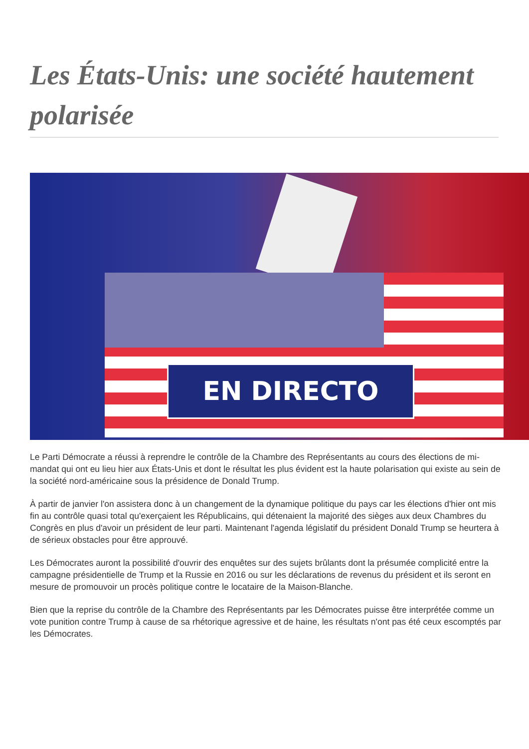Les États-Unis: une société hautement polarisée
EN DIRECTO
Le Parti Démocrate a réussi à reprendre le contrôle de la Chambre des Représentants au cours des élections de mi-mandat qui ont eu lieu hier aux États-Unis et dont le résultat les plus évident est la haute polarisation qui existe au sein de la société nord-américaine sous la présidence de Donald Trump.
À partir de janvier l'on assistera donc à un changement de la dynamique politique du pays car les élections d'hier ont mis fin au contrôle quasi total qu'exerçaient les Républicains, qui détenaient la majorité des sièges aux deux Chambres du Congrès en plus d'avoir un président de leur parti. Maintenant l'agenda législatif du président Donald Trump se heurtera à de sérieux obstacles pour être approuvé.
Les Démocrates auront la possibilité d'ouvrir des enquêtes sur des sujets brûlants dont la présumée complicité entre la campagne présidentielle de Trump et la Russie en 2016 ou sur les déclarations de revenus du président et ils seront en mesure de promouvoir un procès politique contre le locataire de la Maison-Blanche.
Bien que la reprise du contrôle de la Chambre des Représentants par les Démocrates puisse être interprétée comme un vote punition contre Trump à cause de sa rhétorique agressive et de haine, les résultats n'ont pas été ceux escomptés par les Démocrates.